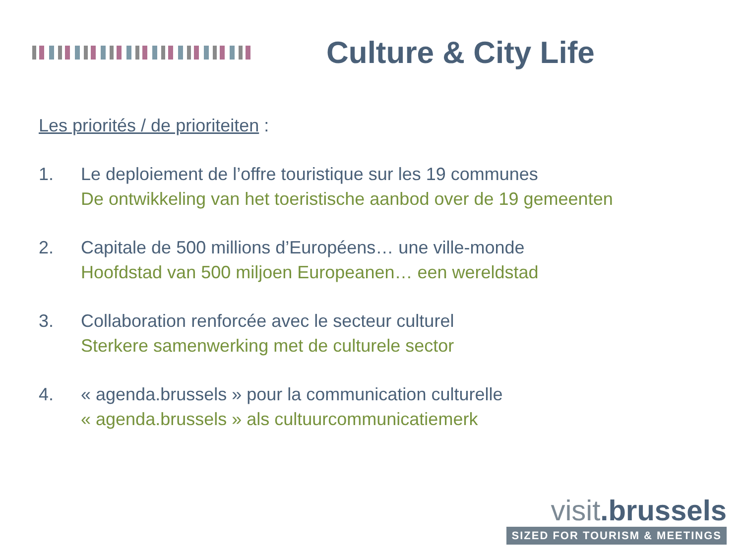Culture & City Life
Les priorités / de prioriteiten :
1. Le deploiement de l’offre touristique sur les 19 communes
De ontwikkeling van het toeristische aanbod over de 19 gemeenten
2. Capitale de 500 millions d’Européens… une ville-monde
Hoofdstad van 500 miljoen Europeanen… een wereldstad
3. Collaboration renforcée avec le secteur culturel
Sterkere samenwerking met de culturele sector
4. « agenda.brussels » pour la communication culturelle
« agenda.brussels » als cultuurcommunicatiemerk
visit.brussels
SIZED FOR TOURISM & MEETINGS